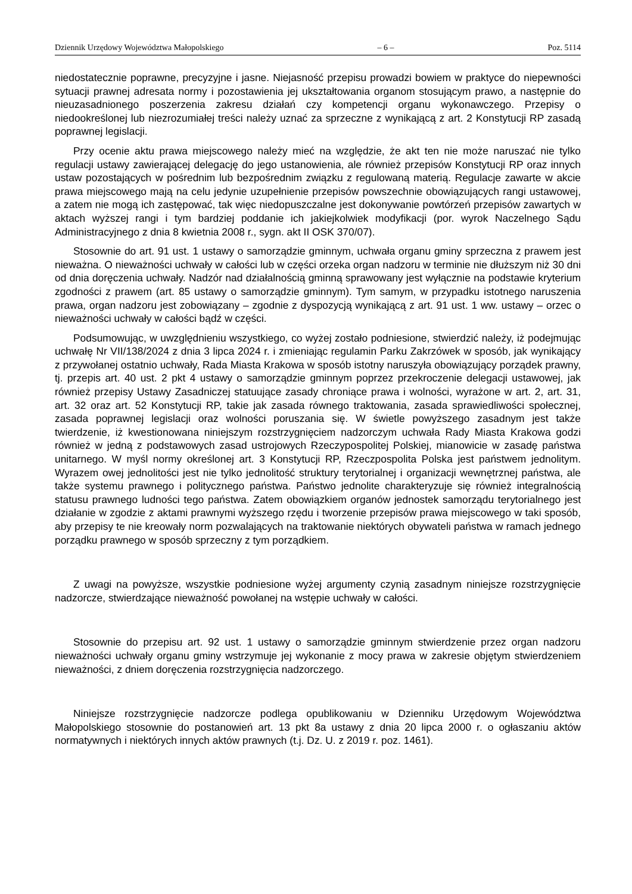Dziennik Urzędowy Województwa Małopolskiego – 6 – Poz. 5114
niedostatecznie poprawne, precyzyjne i jasne. Niejasność przepisu prowadzi bowiem w praktyce do niepewności sytuacji prawnej adresata normy i pozostawienia jej ukształtowania organom stosującym prawo, a następnie do nieuzasadnionego poszerzenia zakresu działań czy kompetencji organu wykonawczego. Przepisy o niedookreślonej lub niezrozumiałej treści należy uznać za sprzeczne z wynikającą z art. 2 Konstytucji RP zasadą poprawnej legislacji.
Przy ocenie aktu prawa miejscowego należy mieć na względzie, że akt ten nie może naruszać nie tylko regulacji ustawy zawierającej delegację do jego ustanowienia, ale również przepisów Konstytucji RP oraz innych ustaw pozostających w pośrednim lub bezpośrednim związku z regulowaną materią. Regulacje zawarte w akcie prawa miejscowego mają na celu jedynie uzupełnienie przepisów powszechnie obowiązujących rangi ustawowej, a zatem nie mogą ich zastępować, tak więc niedopuszczalne jest dokonywanie powtórzeń przepisów zawartych w aktach wyższej rangi i tym bardziej poddanie ich jakiejkolwiek modyfikacji (por. wyrok Naczelnego Sądu Administracyjnego z dnia 8 kwietnia 2008 r., sygn. akt II OSK 370/07).
Stosownie do art. 91 ust. 1 ustawy o samorządzie gminnym, uchwała organu gminy sprzeczna z prawem jest nieważna. O nieważności uchwały w całości lub w części orzeka organ nadzoru w terminie nie dłuższym niż 30 dni od dnia doręczenia uchwały. Nadzór nad działalnością gminną sprawowany jest wyłącznie na podstawie kryterium zgodności z prawem (art. 85 ustawy o samorządzie gminnym). Tym samym, w przypadku istotnego naruszenia prawa, organ nadzoru jest zobowiązany – zgodnie z dyspozycją wynikającą z art. 91 ust. 1 ww. ustawy – orzec o nieważności uchwały w całości bądź w części.
Podsumowując, w uwzględnieniu wszystkiego, co wyżej zostało podniesione, stwierdzić należy, iż podejmując uchwałę Nr VII/138/2024 z dnia 3 lipca 2024 r. i zmieniając regulamin Parku Zakrzówek w sposób, jak wynikający z przywołanej ostatnio uchwały, Rada Miasta Krakowa w sposób istotny naruszyła obowiązujący porządek prawny, tj. przepis art. 40 ust. 2 pkt 4 ustawy o samorządzie gminnym poprzez przekroczenie delegacji ustawowej, jak również przepisy Ustawy Zasadniczej statuujące zasady chroniące prawa i wolności, wyrażone w art. 2, art. 31, art. 32 oraz art. 52 Konstytucji RP, takie jak zasada równego traktowania, zasada sprawiedliwości społecznej, zasada poprawnej legislacji oraz wolności poruszania się. W świetle powyższego zasadnym jest także twierdzenie, iż kwestionowana niniejszym rozstrzygnięciem nadzorczym uchwała Rady Miasta Krakowa godzi również w jedną z podstawowych zasad ustrojowych Rzeczypospolitej Polskiej, mianowicie w zasadę państwa unitarnego. W myśl normy określonej art. 3 Konstytucji RP, Rzeczpospolita Polska jest państwem jednolitym. Wyrazem owej jednolitości jest nie tylko jednolitość struktury terytorialnej i organizacji wewnętrznej państwa, ale także systemu prawnego i politycznego państwa. Państwo jednolite charakteryzuje się również integralnością statusu prawnego ludności tego państwa. Zatem obowiązkiem organów jednostek samorządu terytorialnego jest działanie w zgodzie z aktami prawnymi wyższego rzędu i tworzenie przepisów prawa miejscowego w taki sposób, aby przepisy te nie kreowały norm pozwalających na traktowanie niektórych obywateli państwa w ramach jednego porządku prawnego w sposób sprzeczny z tym porządkiem.
Z uwagi na powyższe, wszystkie podniesione wyżej argumenty czynią zasadnym niniejsze rozstrzygnięcie nadzorcze, stwierdzające nieważność powołanej na wstępie uchwały w całości.
Stosownie do przepisu art. 92 ust. 1 ustawy o samorządzie gminnym stwierdzenie przez organ nadzoru nieważności uchwały organu gminy wstrzymuje jej wykonanie z mocy prawa w zakresie objętym stwierdzeniem nieważności, z dniem doręczenia rozstrzygnięcia nadzorczego.
Niniejsze rozstrzygnięcie nadzorcze podlega opublikowaniu w Dzienniku Urzędowym Województwa Małopolskiego stosownie do postanowień art. 13 pkt 8a ustawy z dnia 20 lipca 2000 r. o ogłaszaniu aktów normatywnych i niektórych innych aktów prawnych (t.j. Dz. U. z 2019 r. poz. 1461).